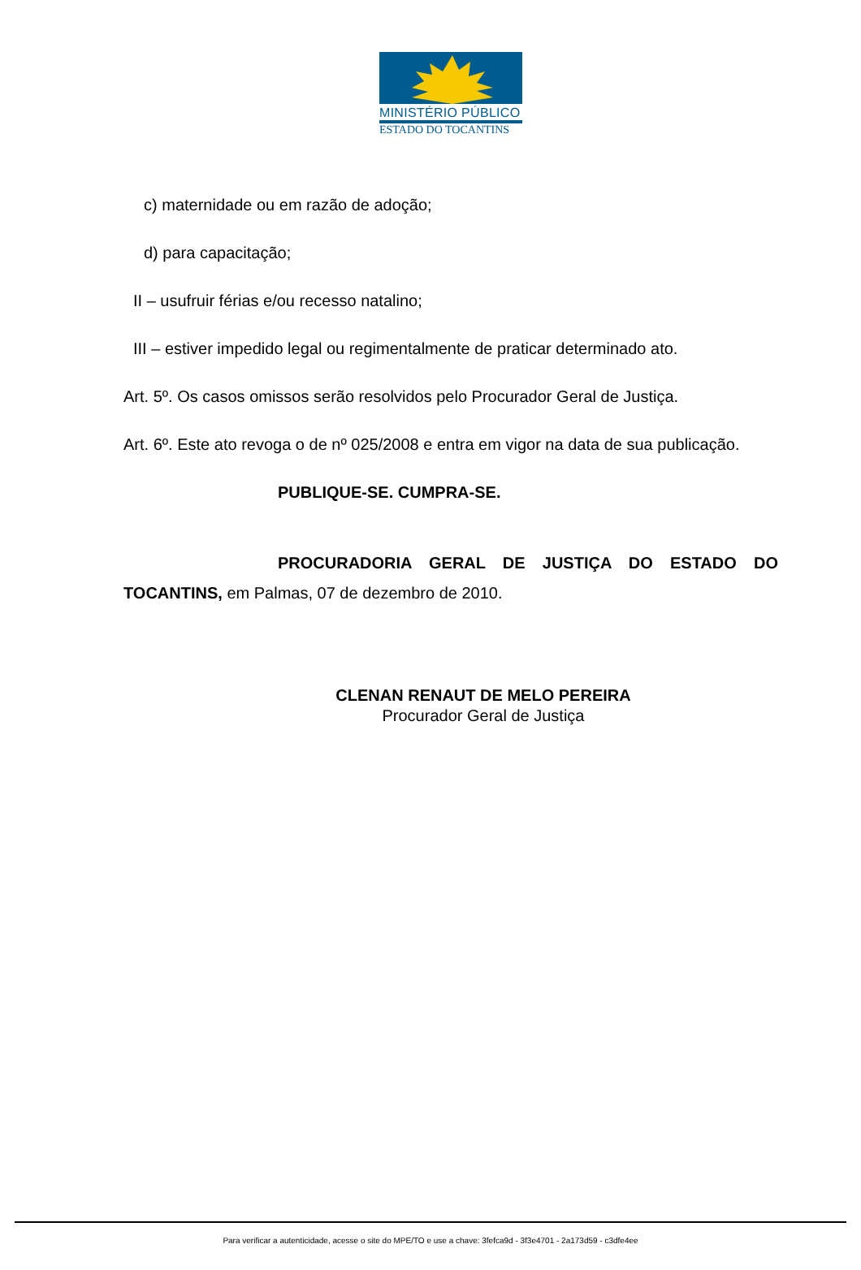MINISTÉRIO PÚBLICO
ESTADO DO TOCANTINS
c) maternidade ou em razão de adoção;
d) para capacitação;
II – usufruir férias e/ou recesso natalino;
III – estiver impedido legal ou regimentalmente de praticar determinado ato.
Art. 5º. Os casos omissos serão resolvidos pelo Procurador Geral de Justiça.
Art. 6º. Este ato revoga o de nº 025/2008 e entra em vigor na data de sua publicação.
PUBLIQUE-SE. CUMPRA-SE.
PROCURADORIA GERAL DE JUSTIÇA DO ESTADO DO TOCANTINS, em Palmas, 07 de dezembro de 2010.
CLENAN RENAUT DE MELO PEREIRA
Procurador Geral de Justiça
Para verificar a autenticidade, acesse o site do MPE/TO e use a chave: 3fefca9d - 3f3e4701 - 2a173d59 - c3dfe4ee